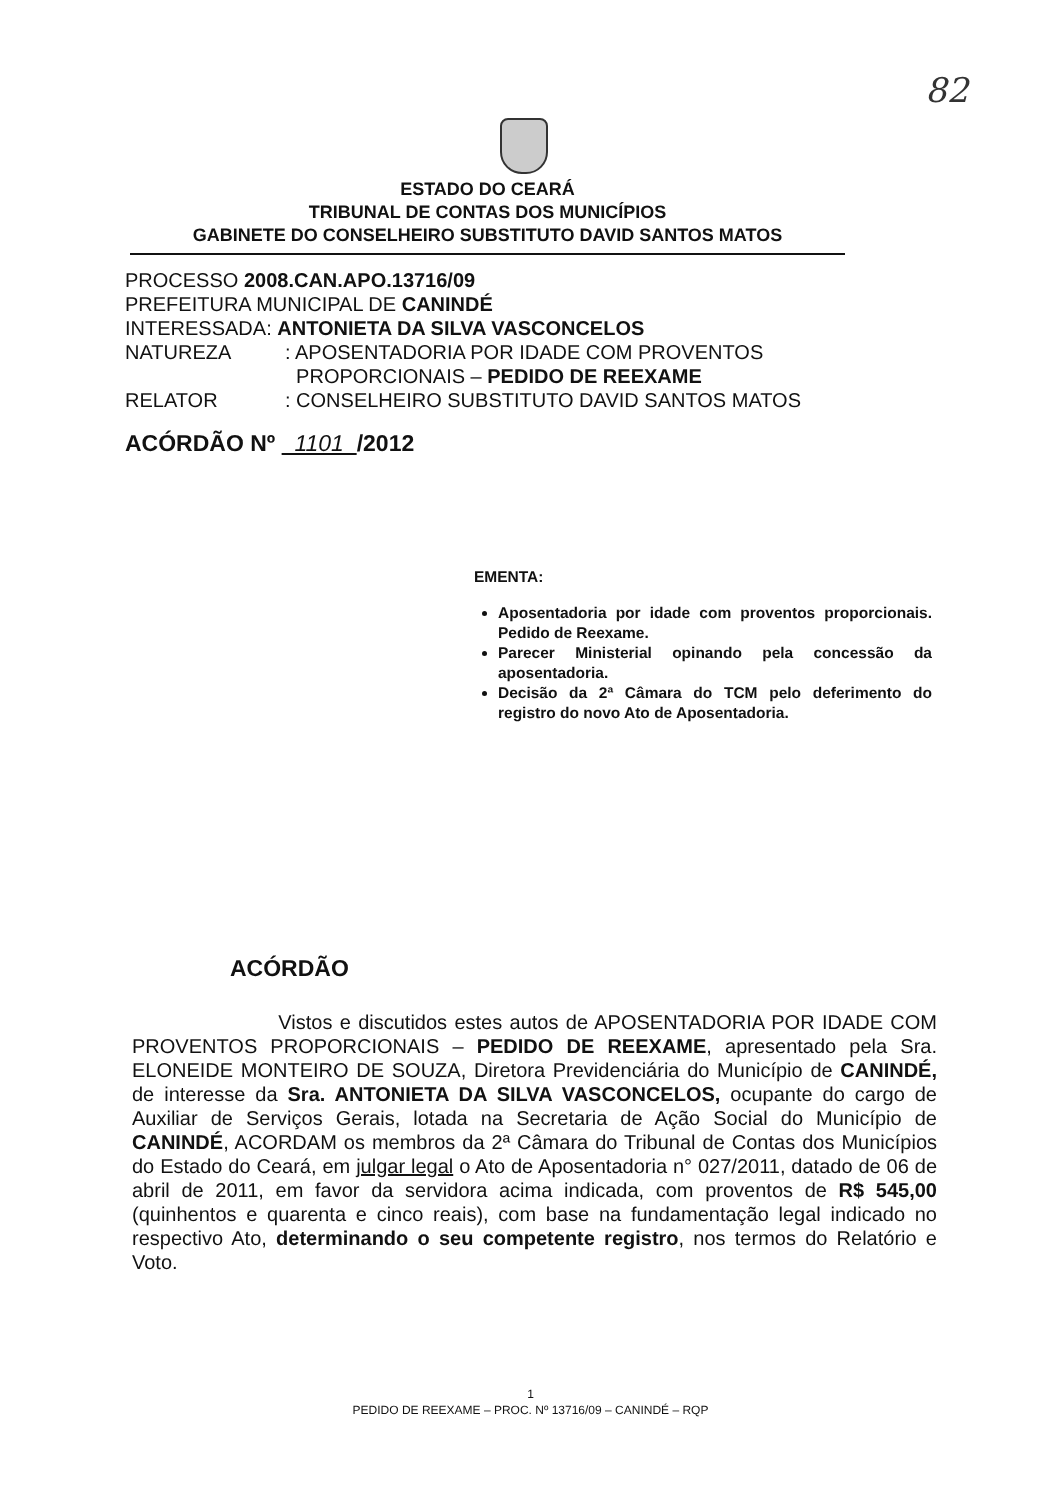82
ESTADO DO CEARÁ
TRIBUNAL DE CONTAS DOS MUNICÍPIOS
GABINETE DO CONSELHEIRO SUBSTITUTO DAVID SANTOS MATOS
PROCESSO 2008.CAN.APO.13716/09
PREFEITURA MUNICIPAL DE CANINDÉ
INTERESSADA: ANTONIETA DA SILVA VASCONCELOS
NATUREZA: APOSENTADORIA POR IDADE COM PROVENTOS
PROPORCIONAIS – PEDIDO DE REEXAME
RELATOR: CONSELHEIRO SUBSTITUTO DAVID SANTOS MATOS
ACÓRDÃO Nº 1101 /2012
EMENTA:
Aposentadoria por idade com proventos proporcionais. Pedido de Reexame.
Parecer Ministerial opinando pela concessão da aposentadoria.
Decisão da 2ª Câmara do TCM pelo deferimento do registro do novo Ato de Aposentadoria.
ACÓRDÃO
Vistos e discutidos estes autos de APOSENTADORIA POR IDADE COM PROVENTOS PROPORCIONAIS – PEDIDO DE REEXAME, apresentado pela Sra. ELONEIDE MONTEIRO DE SOUZA, Diretora Previdenciária do Município de CANINDÉ, de interesse da Sra. ANTONIETA DA SILVA VASCONCELOS, ocupante do cargo de Auxiliar de Serviços Gerais, lotada na Secretaria de Ação Social do Município de CANINDÉ, ACORDAM os membros da 2ª Câmara do Tribunal de Contas dos Municípios do Estado do Ceará, em julgar legal o Ato de Aposentadoria n° 027/2011, datado de 06 de abril de 2011, em favor da servidora acima indicada, com proventos de R$ 545,00 (quinhentos e quarenta e cinco reais), com base na fundamentação legal indicado no respectivo Ato, determinando o seu competente registro, nos termos do Relatório e Voto.
1
PEDIDO DE REEXAME – PROC. Nº 13716/09 – CANINDÉ – RQP